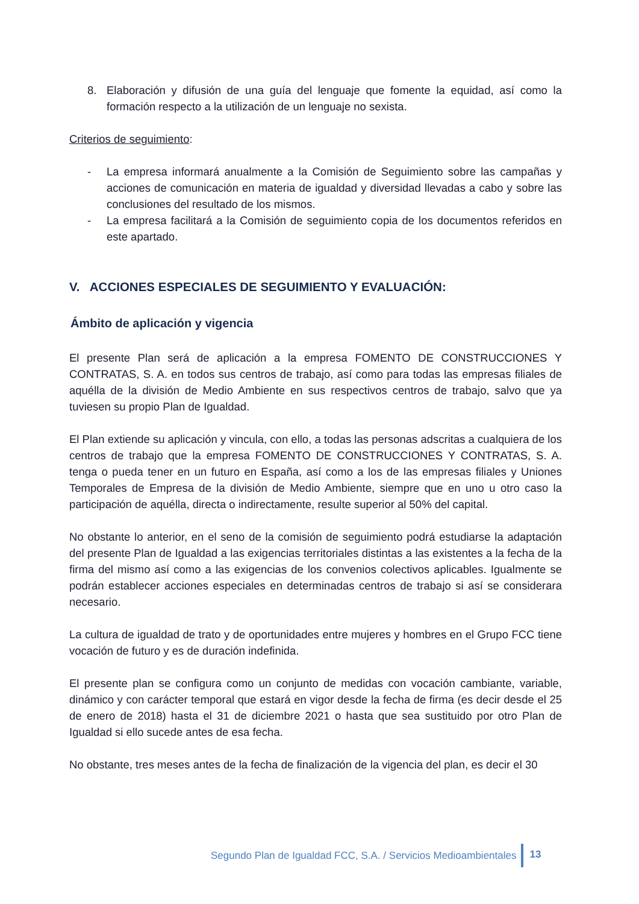8. Elaboración y difusión de una guía del lenguaje que fomente la equidad, así como la formación respecto a la utilización de un lenguaje no sexista.
Criterios de seguimiento:
- La empresa informará anualmente a la Comisión de Seguimiento sobre las campañas y acciones de comunicación en materia de igualdad y diversidad llevadas a cabo y sobre las conclusiones del resultado de los mismos.
- La empresa facilitará a la Comisión de seguimiento copia de los documentos referidos en este apartado.
V. ACCIONES ESPECIALES DE SEGUIMIENTO Y EVALUACIÓN:
Ámbito de aplicación y vigencia
El presente Plan será de aplicación a la empresa FOMENTO DE CONSTRUCCIONES Y CONTRATAS, S. A. en todos sus centros de trabajo, así como para todas las empresas filiales de aquélla de la división de Medio Ambiente en sus respectivos centros de trabajo, salvo que ya tuviesen su propio Plan de Igualdad.
El Plan extiende su aplicación y vincula, con ello, a todas las personas adscritas a cualquiera de los centros de trabajo que la empresa FOMENTO DE CONSTRUCCIONES Y CONTRATAS, S. A. tenga o pueda tener en un futuro en España, así como a los de las empresas filiales y Uniones Temporales de Empresa de la división de Medio Ambiente, siempre que en uno u otro caso la participación de aquélla, directa o indirectamente, resulte superior al 50% del capital.
No obstante lo anterior, en el seno de la comisión de seguimiento podrá estudiarse la adaptación del presente Plan de Igualdad a las exigencias territoriales distintas a las existentes a la fecha de la firma del mismo así como a las exigencias de los convenios colectivos aplicables. Igualmente se podrán establecer acciones especiales en determinadas centros de trabajo si así se considerara necesario.
La cultura de igualdad de trato y de oportunidades entre mujeres y hombres en el Grupo FCC tiene vocación de futuro y es de duración indefinida.
El presente plan se configura como un conjunto de medidas con vocación cambiante, variable, dinámico y con carácter temporal que estará en vigor desde la fecha de firma (es decir desde el 25 de enero de 2018) hasta el 31 de diciembre 2021 o hasta que sea sustituido por otro Plan de Igualdad si ello sucede antes de esa fecha.
No obstante, tres meses antes de la fecha de finalización de la vigencia del plan, es decir el 30
Segundo Plan de Igualdad FCC, S.A. / Servicios Medioambientales 13